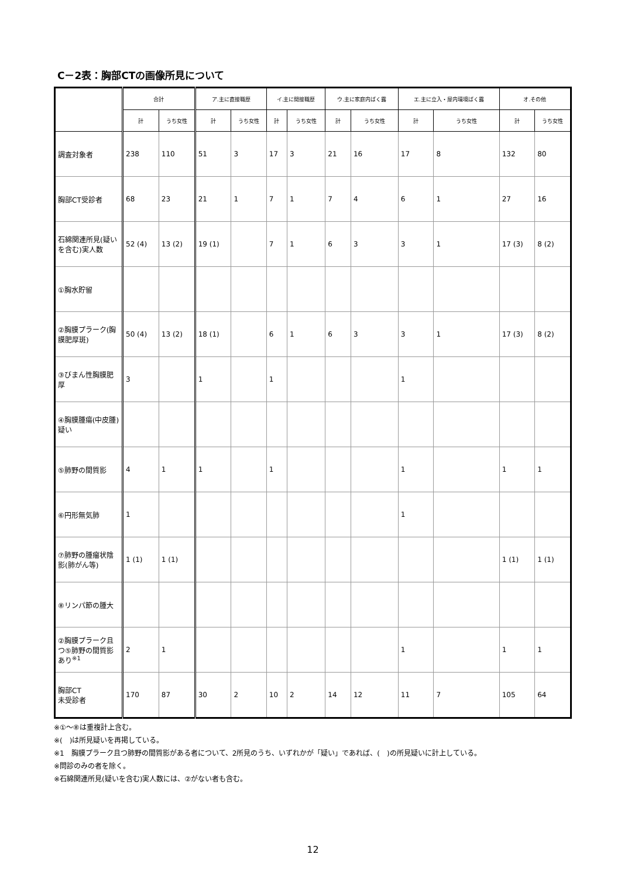C－2表：胸部CTの画像所見について
| | 合計 | | ア.主に直接職歴 | | イ.主に間接職歴 | | ウ.主に家庭内ばく露 | | エ.主に立入・屋内環境ばく露 | | オ.その他 | |
| --- | --- | --- | --- | --- | --- | --- | --- | --- | --- | --- | --- | --- |
| | 計 | うち女性 | 計 | うち女性 | 計 | うち女性 | 計 | うち女性 | 計 | うち女性 | 計 | うち女性 |
| 調査対象者 | 238 | 110 | 51 | 3 | 17 | 3 | 21 | 16 | 17 | 8 | 132 | 80 |
| 胸部CT受診者 | 68 | 23 | 21 | 1 | 7 | 1 | 7 | 4 | 6 | 1 | 27 | 16 |
| 石綿関連所見(疑いを含む)実人数 | 52 (4) | 13 (2) | 19 (1) | | 7 | 1 | 6 | 3 | 3 | 1 | 17 (3) | 8 (2) |
| ①胸水貯留 | | | | | | | | | | | | |
| ②胸膜プラーク(胸膜肥厚斑) | 50 (4) | 13 (2) | 18 (1) | | 6 | 1 | 6 | 3 | 3 | 1 | 17 (3) | 8 (2) |
| ③びまん性胸膜肥厚 | 3 | | 1 | | 1 | | | | 1 | | | |
| ④胸膜腫瘍(中皮腫)疑い | | | | | | | | | | | | |
| ⑤肺野の間質影 | 4 | 1 | 1 | | 1 | | | | 1 | | 1 | 1 |
| ⑥円形無気肺 | 1 | | | | | | | | 1 | | | |
| ⑦肺野の腫瘤状陰影(肺がん等) | 1 (1) | 1 (1) | | | | | | | | | 1 (1) | 1 (1) |
| ⑧リンパ節の腫大 | | | | | | | | | | | | |
| ②胸膜プラーク且つ⑤肺野の間質影あり<sup>※1</sup> | 2 | 1 | | | | | | | 1 | | 1 | 1 |
| 胸部CT 未受診者 | 170 | 87 | 30 | 2 | 10 | 2 | 14 | 12 | 11 | 7 | 105 | 64 |
※①～⑧は重複計上含む。
※(　)は所見疑いを再掲している。
※1　胸膜プラーク且つ肺野の間質影がある者について、2所見のうち、いずれかが「疑い」であれば、(　)の所見疑いに計上している。
※問診のみの者を除く。
※石綿関連所見(疑いを含む)実人数には、②がない者も含む。
12